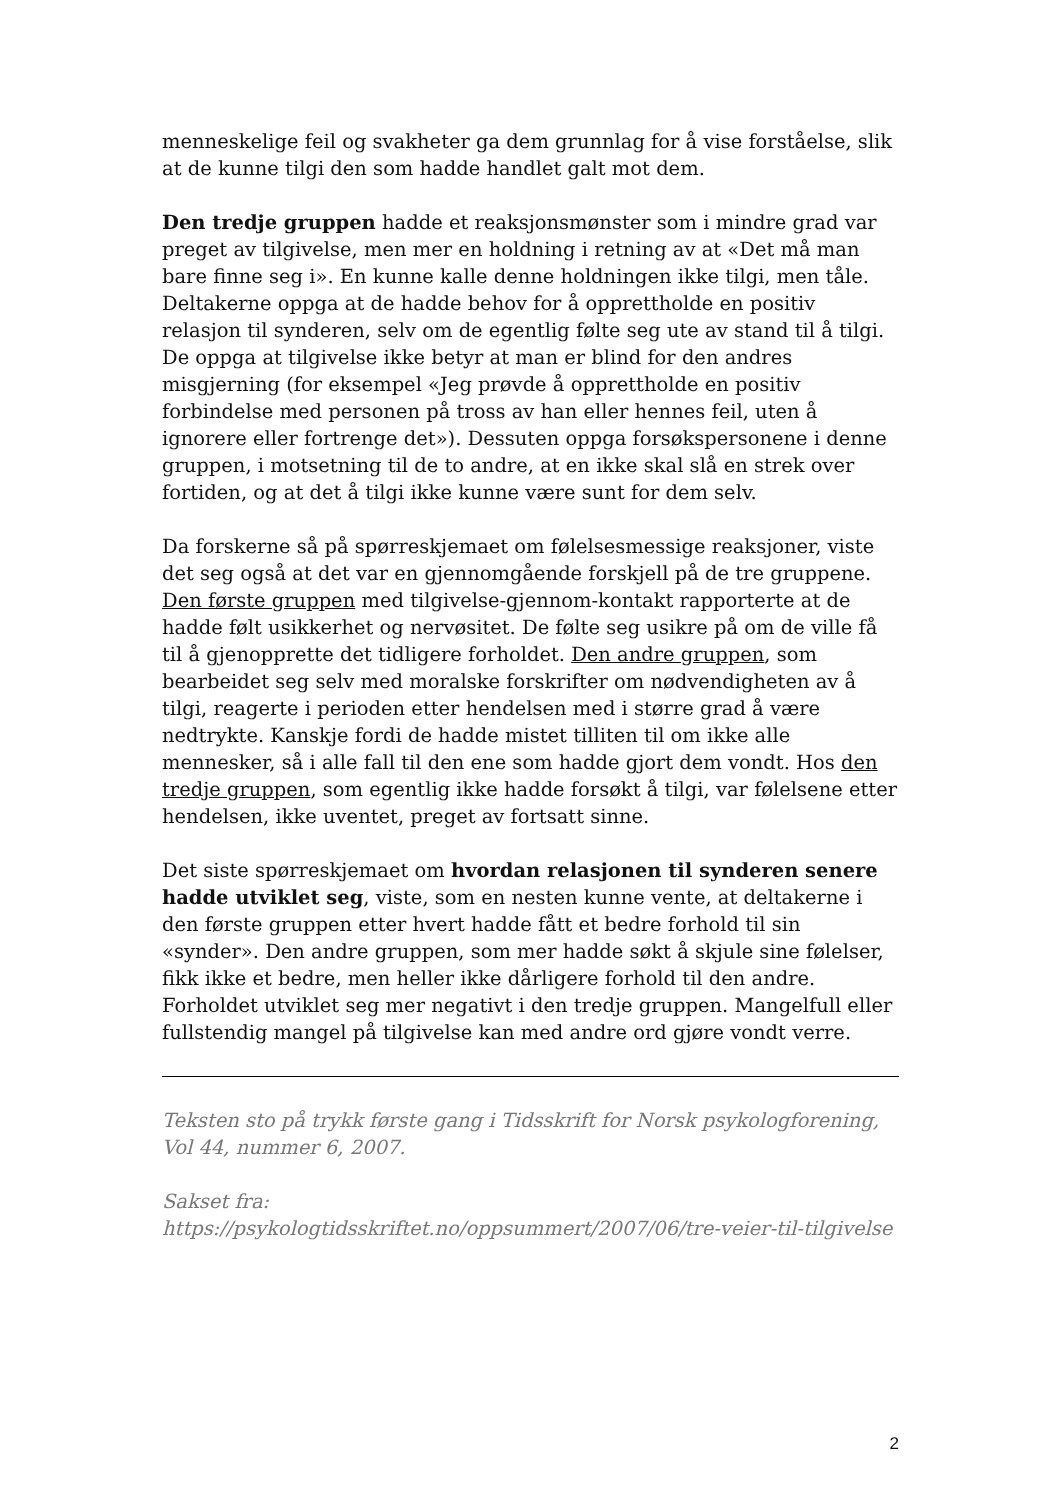menneskelige feil og svakheter ga dem grunnlag for å vise forståelse, slik at de kunne tilgi den som hadde handlet galt mot dem.
Den tredje gruppen hadde et reaksjonsmønster som i mindre grad var preget av tilgivelse, men mer en holdning i retning av at «Det må man bare finne seg i». En kunne kalle denne holdningen ikke tilgi, men tåle. Deltakerne oppga at de hadde behov for å opprettholde en positiv relasjon til synderen, selv om de egentlig følte seg ute av stand til å tilgi. De oppga at tilgivelse ikke betyr at man er blind for den andres misgjerning (for eksempel «Jeg prøvde å opprettholde en positiv forbindelse med personen på tross av han eller hennes feil, uten å ignorere eller fortrenge det»). Dessuten oppga forsøkspersonene i denne gruppen, i motsetning til de to andre, at en ikke skal slå en strek over fortiden, og at det å tilgi ikke kunne være sunt for dem selv.
Da forskerne så på spørreskjemaet om følelsesmessige reaksjoner, viste det seg også at det var en gjennomgående forskjell på de tre gruppene. Den første gruppen med tilgivelse-gjennom-kontakt rapporterte at de hadde følt usikkerhet og nervøsitet. De følte seg usikre på om de ville få til å gjenopprette det tidligere forholdet. Den andre gruppen, som bearbeidet seg selv med moralske forskrifter om nødvendigheten av å tilgi, reagerte i perioden etter hendelsen med i større grad å være nedtrykte. Kanskje fordi de hadde mistet tilliten til om ikke alle mennesker, så i alle fall til den ene som hadde gjort dem vondt. Hos den tredje gruppen, som egentlig ikke hadde forsøkt å tilgi, var følelsene etter hendelsen, ikke uventet, preget av fortsatt sinne.
Det siste spørreskjemaet om hvordan relasjonen til synderen senere hadde utviklet seg, viste, som en nesten kunne vente, at deltakerne i den første gruppen etter hvert hadde fått et bedre forhold til sin «synder». Den andre gruppen, som mer hadde søkt å skjule sine følelser, fikk ikke et bedre, men heller ikke dårligere forhold til den andre. Forholdet utviklet seg mer negativt i den tredje gruppen. Mangelfull eller fullstendig mangel på tilgivelse kan med andre ord gjøre vondt verre.
Teksten sto på trykk første gang i Tidsskrift for Norsk psykologforening, Vol 44, nummer 6, 2007.
Sakset fra:
https://psykologtidsskriftet.no/oppsummert/2007/06/tre-veier-til-tilgivelse
2